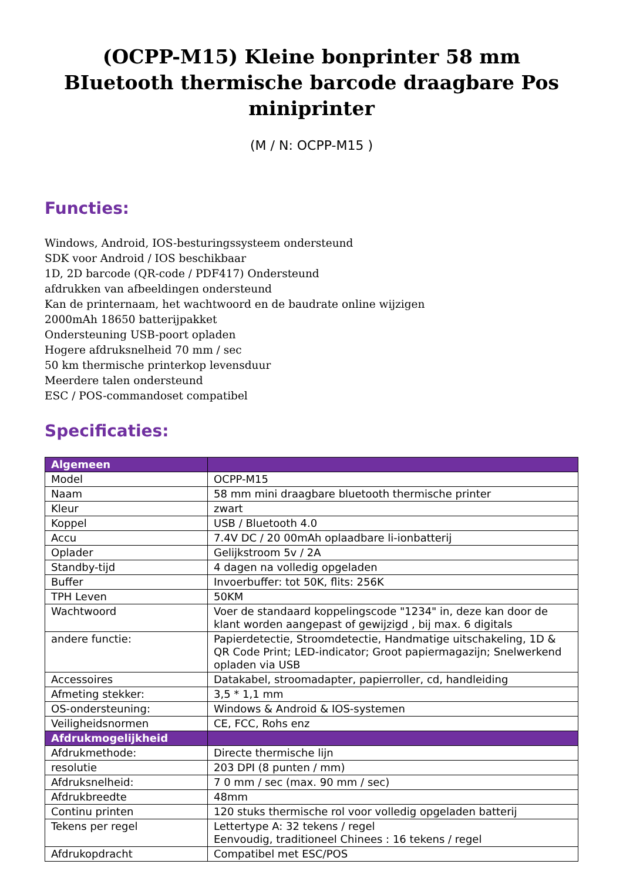(OCPP-M15) Kleine bonprinter 58 mm BIuetooth thermische barcode draagbare Pos miniprinter
(M / N: OCPP-M15 )
Functies:
Windows, Android, IOS-besturingssysteem ondersteund
SDK voor Android / IOS beschikbaar
1D, 2D barcode (QR-code / PDF417) Ondersteund
afdrukken van afbeeldingen ondersteund
Kan de printernaam, het wachtwoord en de baudrate online wijzigen
2000mAh 18650 batterijpakket
Ondersteuning USB-poort opladen
Hogere afdruksnelheid 70 mm / sec
50 km thermische printerkop levensduur
Meerdere talen ondersteund
ESC / POS-commandoset compatibel
Specificaties:
| Algemeen | |
| --- | --- |
| Model | OCPP-M15 |
| Naam | 58 mm mini draagbare bluetooth thermische printer |
| Kleur | zwart |
| Koppel | USB / Bluetooth 4.0 |
| Accu | 7.4V DC / 20 00mAh oplaadbare li-ionbatterij |
| Oplader | Gelijkstroom 5v / 2A |
| Standby-tijd | 4 dagen na volledig opgeladen |
| Buffer | Invoerbuffer: tot 50K, flits: 256K |
| TPH Leven | 50KM |
| Wachtwoord | Voer de standaard koppelingscode "1234" in, deze kan door de klant worden aangepast of gewijzigd , bij max. 6 digitals |
| andere functie: | Papierdetectie, Stroomdetectie, Handmatige uitschakeling, 1D & QR Code Print; LED-indicator; Groot papiermagazijn; Snelwerkend opladen via USB |
| Accessoires | Datakabel, stroomadapter, papierroller, cd, handleiding |
| Afmeting stekker: | 3,5 * 1,1 mm |
| OS-ondersteuning: | Windows & Android & IOS-systemen |
| Veiligheidsnormen | CE, FCC, Rohs enz |
| Afdrukmogelijkheid | |
| Afdrukmethode: | Directe thermische lijn |
| resolutie | 203 DPI (8 punten / mm) |
| Afdruksnelheid: | 7 0 mm / sec (max. 90 mm / sec) |
| Afdrukbreedte | 48mm |
| Continu printen | 120 stuks thermische rol voor volledig opgeladen batterij |
| Tekens per regel | Lettertype A: 32 tekens / regel Eenvoudig, traditioneel Chinees : 16 tekens / regel |
| Afdrukopdracht | Compatibel met ESC/POS |